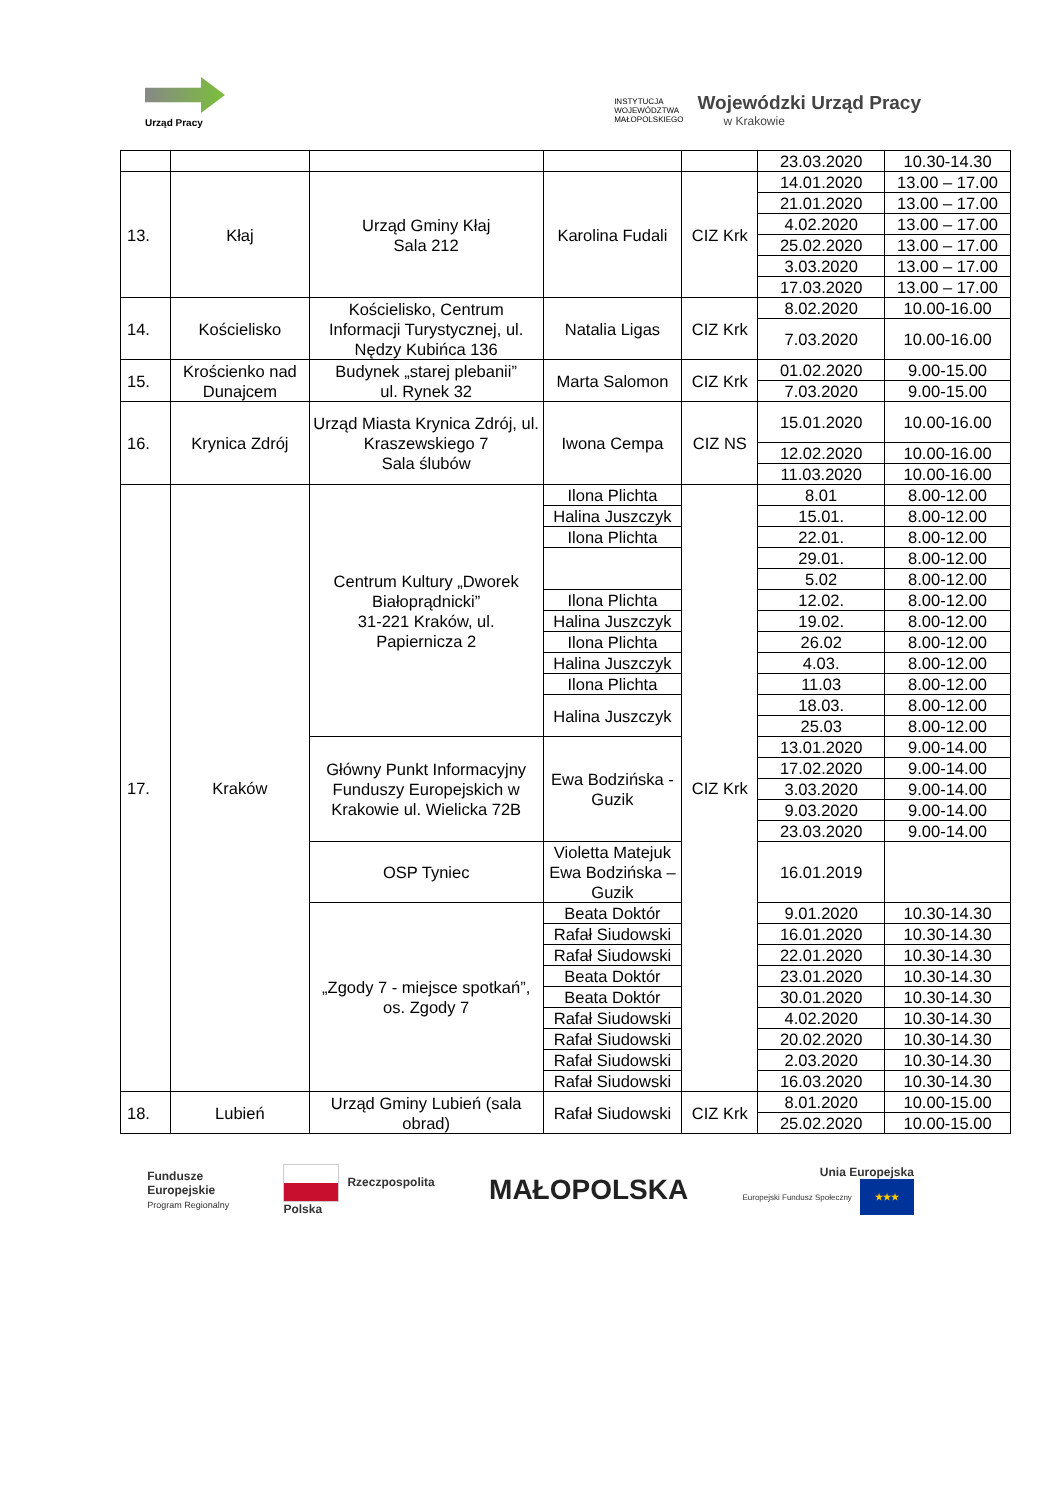Urząd Pracy
INSTYTUCJA
WOJEWÓDZTWA
MAŁOPOLSKIEGO
Wojewódzki Urząd Pracy
w Krakowie
| | | | | | 23.03.2020 | 10.30-14.30 |
| 13. | Kłaj | Urząd Gminy Kłaj Sala 212 | Karolina Fudali | CIZ Krk | 14.01.2020 | 13.00 – 17.00 |
| | | | | | 21.01.2020 | 13.00 – 17.00 |
| | | | | | 4.02.2020 | 13.00 – 17.00 |
| | | | | | 25.02.2020 | 13.00 – 17.00 |
| | | | | | 3.03.2020 | 13.00 – 17.00 |
| | | | | | 17.03.2020 | 13.00 – 17.00 |
| 14. | Kościelisko | Kościelisko, Centrum Informacji Turystycznej, ul. Nędzy Kubińca 136 | Natalia Ligas | CIZ Krk | 8.02.2020 | 10.00-16.00 |
| | | | | | 7.03.2020 | 10.00-16.00 |
| 15. | Krościenko nad Dunajcem | Budynek „starej plebanii” ul. Rynek 32 | Marta Salomon | CIZ Krk | 01.02.2020 | 9.00-15.00 |
| | | | | | 7.03.2020 | 9.00-15.00 |
| 16. | Krynica Zdrój | Urząd Miasta Krynica Zdrój, ul. Kraszewskiego 7 Sala ślubów | Iwona Cempa | CIZ NS | 15.01.2020 | 10.00-16.00 |
| | | | | | 12.02.2020 | 10.00-16.00 |
| | | | | | 11.03.2020 | 10.00-16.00 |
| 17. | Kraków | Centrum Kultury „Dworek Białoprądnicki” 31-221 Kraków, ul. Papiernicza 2 | Ilona Plichta | CIZ Krk | 8.01 | 8.00-12.00 |
| | | | Halina Juszczyk | | 15.01. | 8.00-12.00 |
| | | | Ilona Plichta | | 22.01. | 8.00-12.00 |
| | | | | | 29.01. | 8.00-12.00 |
| | | | | | 5.02 | 8.00-12.00 |
| | | | Ilona Plichta | | 12.02. | 8.00-12.00 |
| | | | Halina Juszczyk | | 19.02. | 8.00-12.00 |
| | | | Ilona Plichta | | 26.02 | 8.00-12.00 |
| | | | Halina Juszczyk | | 4.03. | 8.00-12.00 |
| | | | Ilona Plichta | | 11.03 | 8.00-12.00 |
| | | | Halina Juszczyk | | 18.03. | 8.00-12.00 |
| | | | | | 25.03 | 8.00-12.00 |
| | | Główny Punkt Informacyjny Funduszy Europejskich w Krakowie ul. Wielicka 72B | Ewa Bodzińska -Guzik | | 13.01.2020 | 9.00-14.00 |
| | | | | | 17.02.2020 | 9.00-14.00 |
| | | | | | 3.03.2020 | 9.00-14.00 |
| | | | | | 9.03.2020 | 9.00-14.00 |
| | | | | | 23.03.2020 | 9.00-14.00 |
| | | OSP Tyniec | Violetta Matejuk Ewa Bodzińska – Guzik | | 16.01.2019 | |
| | | „Zgody 7 - miejsce spotkań”, os. Zgody 7 | Beata Doktór | | 9.01.2020 | 10.30-14.30 |
| | | | Rafał Siudowski | | 16.01.2020 | 10.30-14.30 |
| | | | Rafał Siudowski | | 22.01.2020 | 10.30-14.30 |
| | | | Beata Doktór | | 23.01.2020 | 10.30-14.30 |
| | | | Beata Doktór | | 30.01.2020 | 10.30-14.30 |
| | | | Rafał Siudowski | | 4.02.2020 | 10.30-14.30 |
| | | | Rafał Siudowski | | 20.02.2020 | 10.30-14.30 |
| | | | Rafał Siudowski | | 2.03.2020 | 10.30-14.30 |
| | | | Rafał Siudowski | | 16.03.2020 | 10.30-14.30 |
| 18. | Lubień | Urząd Gminy Lubień (sala obrad) | Rafał Siudowski | CIZ Krk | 8.01.2020 | 10.00-15.00 |
| | | | | | 25.02.2020 | 10.00-15.00 |
Fundusze
Europejskie
Program Regionalny
Rzeczpospolita
Polska
MAŁOPOLSKA
Unia Europejska
Europejski Fundusz Społeczny ★★★